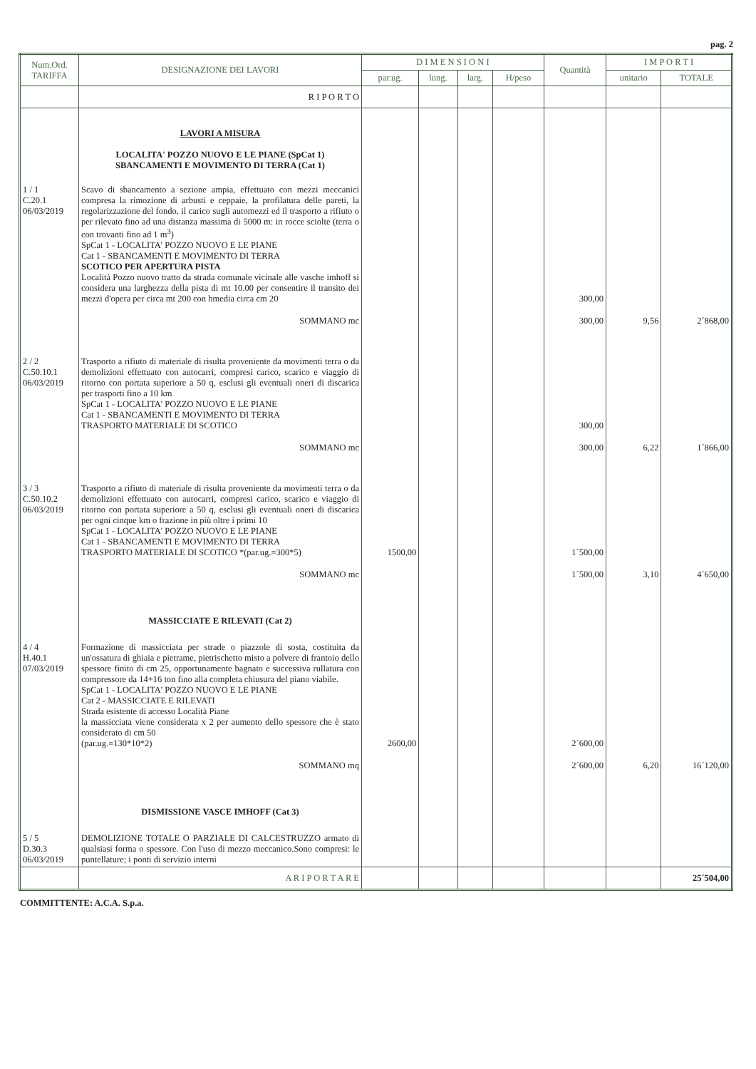pag. 2
| Num.Ord. TARIFFA | DESIGNAZIONE DEI LAVORI | D I M E N S I O N I | | | | Quantità | I M P O R T I | |
| --- | --- | --- | --- | --- | --- | --- | --- | --- |
| | | par.ug. | lung. | larg. | H/peso | | unitario | TOTALE |
| | R I P O R T O | | | | | | | |
| | LAVORI A MISURA LOCALITA' POZZO NUOVO E LE PIANE (SpCat 1) SBANCAMENTI E MOVIMENTO DI TERRA (Cat 1) | | | | | | | |
| 1 / 1 C.20.1 06/03/2019 | Scavo di sbancamento a sezione ampia, effettuato con mezzi meccanici compresa la rimozione di arbusti e ceppaie, la profilatura delle pareti, la regolarizzazione del fondo, il carico sugli automezzi ed il trasporto a rifiuto o per rilevato fino ad una distanza massima di 5000 m: in rocce sciolte (terra o con trovanti fino ad 1 m<sup>3</sup>) SpCat 1 - LOCALITA' POZZO NUOVO E LE PIANE Cat 1 - SBANCAMENTI E MOVIMENTO DI TERRA SCOTICO PER APERTURA PISTA Località Pozzo nuovo tratto da strada comunale vicinale alle vasche imhoff si considera una larghezza della pista di mt 10.00 per consentire il transito dei mezzi d'opera per circa mt 200 con hmedia circa cm 20 | | | | | 300,00 | | |
| | SOMMANO mc | | | | | 300,00 | 9,56 | 2´868,00 |
| 2 / 2 C.50.10.1 06/03/2019 | Trasporto a rifiuto di materiale di risulta proveniente da movimenti terra o da demolizioni effettuato con autocarri, compresi carico, scarico e viaggio di ritorno con portata superiore a 50 q, esclusi gli eventuali oneri di discarica per trasporti fino a 10 km SpCat 1 - LOCALITA' POZZO NUOVO E LE PIANE Cat 1 - SBANCAMENTI E MOVIMENTO DI TERRA TRASPORTO MATERIALE DI SCOTICO | | | | | 300,00 | | |
| | SOMMANO mc | | | | | 300,00 | 6,22 | 1´866,00 |
| 3 / 3 C.50.10.2 06/03/2019 | Trasporto a rifiuto di materiale di risulta proveniente da movimenti terra o da demolizioni effettuato con autocarri, compresi carico, scarico e viaggio di ritorno con portata superiore a 50 q, esclusi gli eventuali oneri di discarica per ogni cinque km o frazione in più oltre i primi 10 SpCat 1 - LOCALITA' POZZO NUOVO E LE PIANE Cat 1 - SBANCAMENTI E MOVIMENTO DI TERRA TRASPORTO MATERIALE DI SCOTICO *(par.ug.=300*5) | 1500,00 | | | | 1´500,00 | | |
| | SOMMANO mc | | | | | 1´500,00 | 3,10 | 4´650,00 |
| | MASSICCIATE E RILEVATI (Cat 2) | | | | | | | |
| 4 / 4 H.40.1 07/03/2019 | Formazione di massicciata per strade o piazzole di sosta, costituita da un'ossatura di ghiaia e pietrame, pietrischetto misto a polvere di frantoio dello spessore finito di cm 25, opportunamente bagnato e successiva rullatura con compressore da 14+16 ton fino alla completa chiusura del piano viabile. SpCat 1 - LOCALITA' POZZO NUOVO E LE PIANE Cat 2 - MASSICCIATE E RILEVATI Strada esistente di accesso Località Piane la massicciata viene considerata x 2 per aumento dello spessore che è stato considerato di cm 50 (par.ug.=130*10*2) | 2600,00 | | | | 2´600,00 | | |
| | SOMMANO mq | | | | | 2´600,00 | 6,20 | 16´120,00 |
| | DISMISSIONE VASCE IMHOFF (Cat 3) | | | | | | | |
| 5 / 5 D.30.3 06/03/2019 | DEMOLIZIONE TOTALE O PARZIALE DI CALCESTRUZZO armato di qualsiasi forma o spessore. Con l'uso di mezzo meccanico.Sono compresi: le puntellature; i ponti di servizio interni | | | | | | | |
| | A R I P O R T A R E | | | | | | | 25´504,00 |
COMMITTENTE: A.C.A. S.p.a.